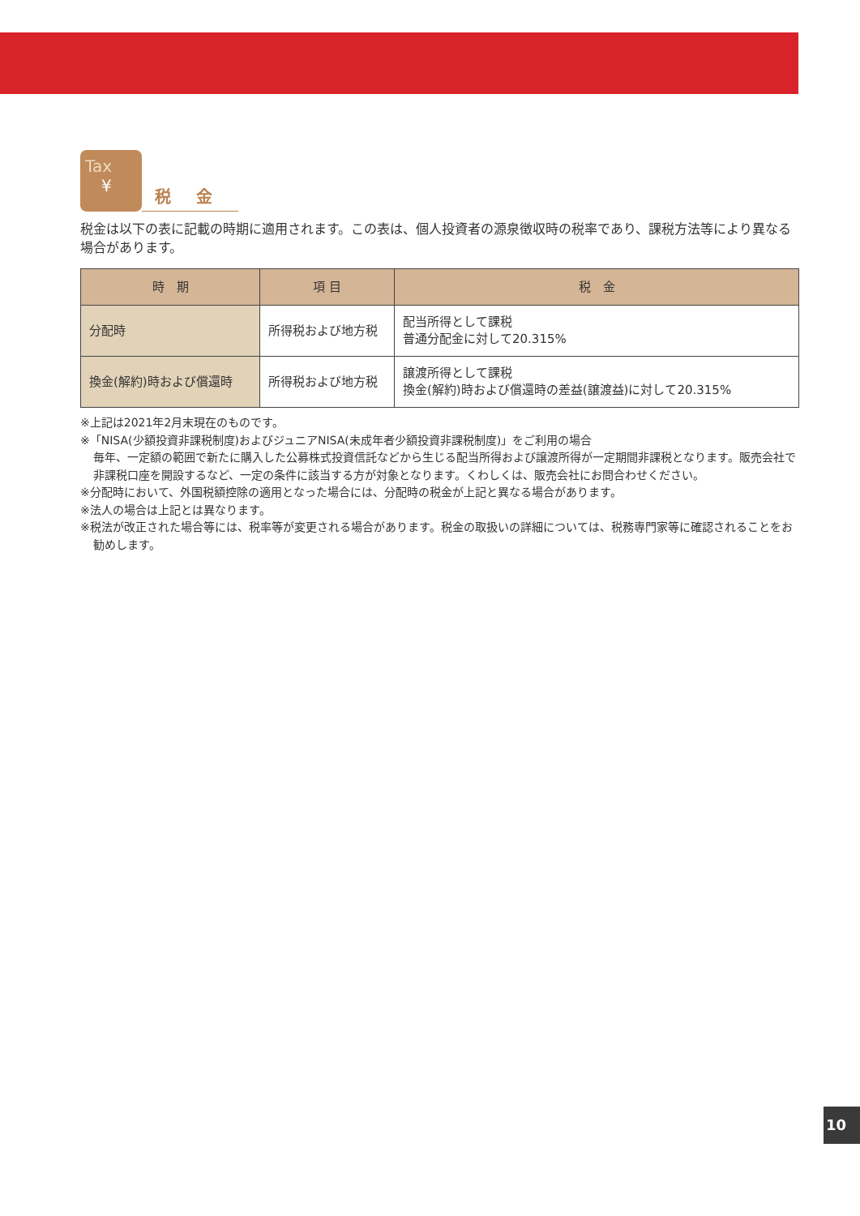Tax
¥
税 金
税金は以下の表に記載の時期に適用されます。この表は、個人投資者の源泉徴収時の税率であり、課税方法等により異なる場合があります。
| 時 期 | 項 目 | 税 金 |
| --- | --- | --- |
| 分配時 | 所得税および地方税 | 配当所得として課税 普通分配金に対して20.315% |
| 換金(解約)時および償還時 | 所得税および地方税 | 譲渡所得として課税 換金(解約)時および償還時の差益(譲渡益)に対して20.315% |
※上記は2021年2月末現在のものです。
※「NISA(少額投資非課税制度)およびジュニアNISA(未成年者少額投資非課税制度)」をご利用の場合
毎年、一定額の範囲で新たに購入した公募株式投資信託などから生じる配当所得および譲渡所得が一定期間非課税となります。販売会社で非課税口座を開設するなど、一定の条件に該当する方が対象となります。くわしくは、販売会社にお問合わせください。
※分配時において、外国税額控除の適用となった場合には、分配時の税金が上記と異なる場合があります。
※法人の場合は上記とは異なります。
※税法が改正された場合等には、税率等が変更される場合があります。税金の取扱いの詳細については、税務専門家等に確認されることをお勧めします。
10